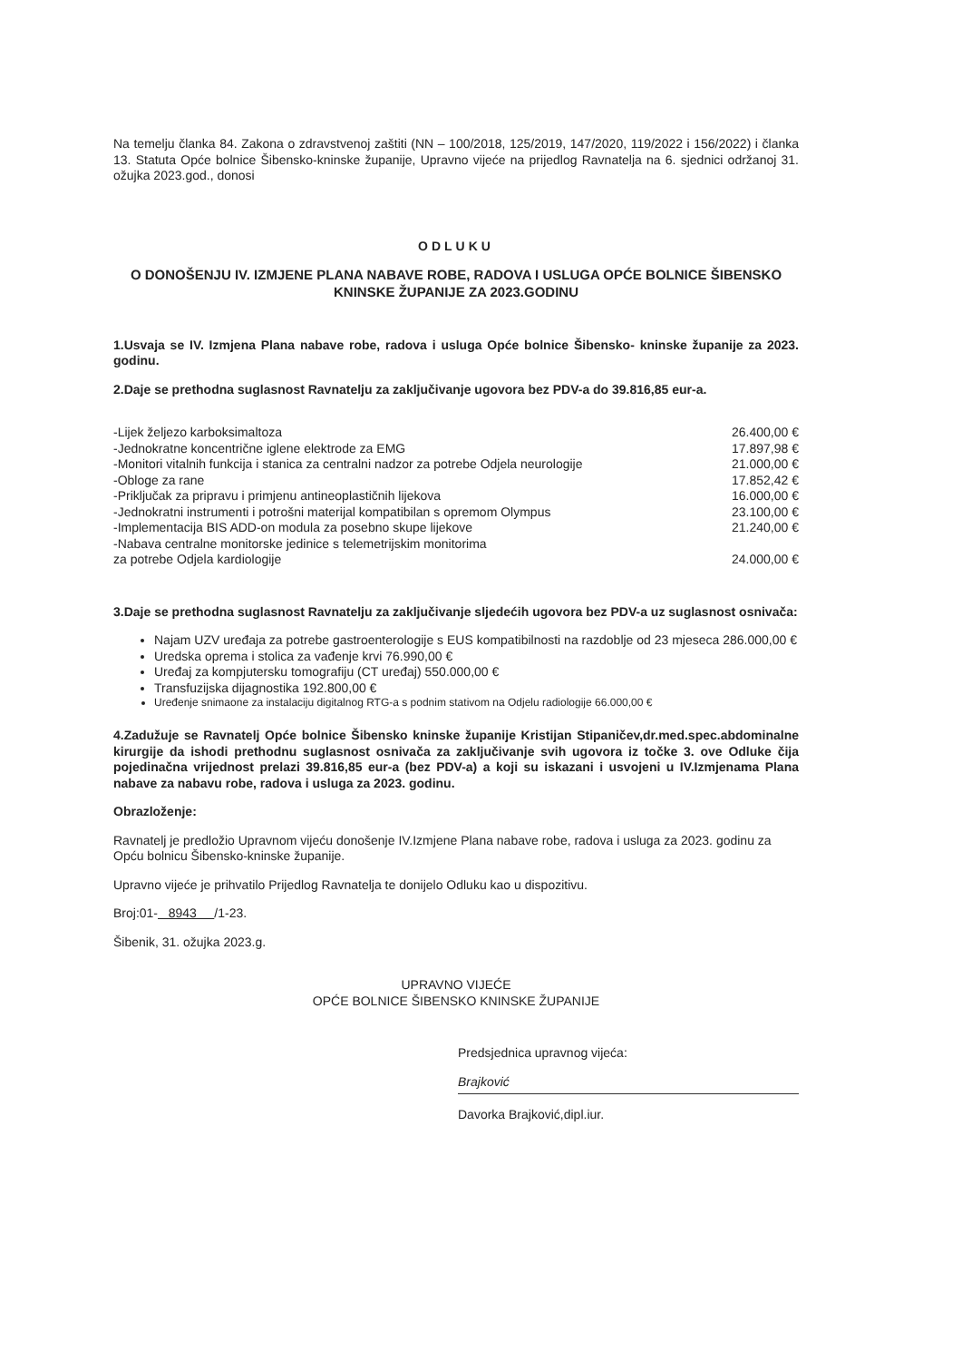Na temelju članka 84. Zakona o zdravstvenoj zaštiti (NN – 100/2018, 125/2019, 147/2020, 119/2022 i 156/2022) i članka 13. Statuta Opće bolnice Šibensko-kninske županije, Upravno vijeće na prijedlog Ravnatelja na 6. sjednici održanoj 31. ožujka 2023.god., donosi
ODLUKU
O DONOŠENJU IV. IZMJENE PLANA NABAVE ROBE, RADOVA I USLUGA OPĆE BOLNICE ŠIBENSKO KNINSKE ŽUPANIJE ZA 2023.GODINU
1.Usvaja se IV. Izmjena Plana nabave robe, radova i usluga Opće bolnice Šibensko- kninske županije za 2023. godinu.
2.Daje se prethodna suglasnost Ravnatelju za zaključivanje ugovora bez PDV-a do 39.816,85 eur-a.
-Lijek željezo karboksimaltoza 26.400,00 €
-Jednokratne koncentrične iglene elektrode za EMG 17.897,98 €
-Monitori vitalnih funkcija i stanica za centralni nadzor za potrebe Odjela neurologije 21.000,00 €
-Obloge za rane 17.852,42 €
-Priključak za pripravu i primjenu antineoplastičnih lijekova 16.000,00 €
-Jednokratni instrumenti i potrošni materijal kompatibilan s opremom Olympus 23.100,00 €
-Implementacija BIS ADD-on modula za posebno skupe lijekove 21.240,00 €
-Nabava centralne monitorske jedinice s telemetrijskim monitorima
za potrebe Odjela kardiologije 24.000,00 €
3.Daje se prethodna suglasnost Ravnatelju za zaključivanje sljedećih ugovora bez PDV-a uz suglasnost osnivača:
Najam UZV uređaja za potrebe gastroenterologije s EUS kompatibilnosti na razdoblje od 23 mjeseca 286.000,00 €
Uredska oprema i stolica za vađenje krvi 76.990,00 €
Uređaj za kompjutersku tomografiju (CT uređaj) 550.000,00 €
Transfuzijska dijagnostika 192.800,00 €
Uređenje snimaone za instalaciju digitalnog RTG-a s podnim stativom na Odjelu radiologije 66.000,00 €
4.Zadužuje se Ravnatelj Opće bolnice Šibensko kninske županije Kristijan Stipaničev,dr.med.spec.abdominalne kirurgije da ishodi prethodnu suglasnost osnivača za zaključivanje svih ugovora iz točke 3. ove Odluke čija pojedinačna vrijednost prelazi 39.816,85 eur-a (bez PDV-a) a koji su iskazani i usvojeni u IV.Izmjenama Plana nabave za nabavu robe, radova i usluga za 2023. godinu.
Obrazloženje:
Ravnatelj je predložio Upravnom vijeću donošenje IV.Izmjene Plana nabave robe, radova i usluga za 2023. godinu za Opću bolnicu Šibensko-kninske županije.
Upravno vijeće je prihvatilo Prijedlog Ravnatelja te donijelo Odluku kao u dispozitivu.
Broj:01- 8943 /1-23.
Šibenik, 31. ožujka 2023.g.
UPRAVNO VIJEĆE
OPĆE BOLNICE ŠIBENSKO KNINSKE ŽUPANIJE
Predsjednica upravnog vijeća:
Brajković
Davorka Brajković,dipl.iur.